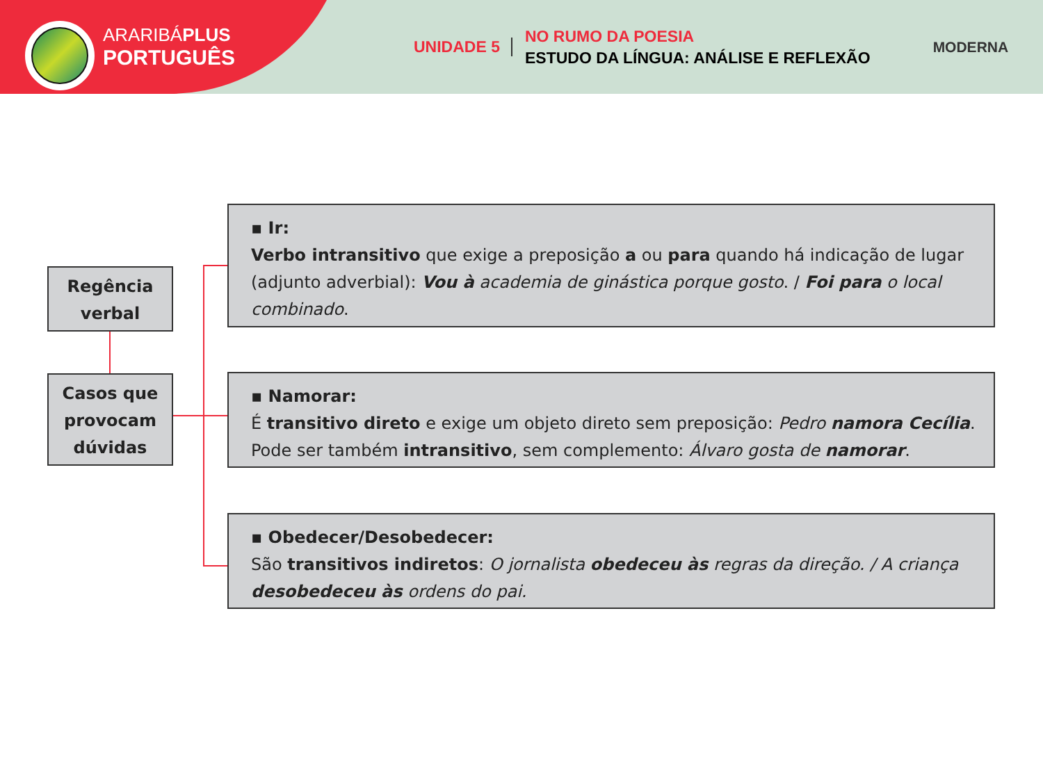ARARIBÁPLUS
PORTUGUÊS
UNIDADE 5
NO RUMO DA POESIA
ESTUDO DA LÍNGUA: ANÁLISE E REFLEXÃO
MODERNA
Regência verbal
Casos que provocam dúvidas
▪ Ir:
Verbo intransitivo que exige a preposição a ou para quando há indicação de lugar (adjunto adverbial): Vou à academia de ginástica porque gosto. / Foi para o local combinado.
▪ Namorar:
É transitivo direto e exige um objeto direto sem preposição: Pedro namora Cecília. Pode ser também intransitivo, sem complemento: Álvaro gosta de namorar.
▪ Obedecer/Desobedecer:
São transitivos indiretos: O jornalista obedeceu às regras da direção. / A criança desobedeceu às ordens do pai.